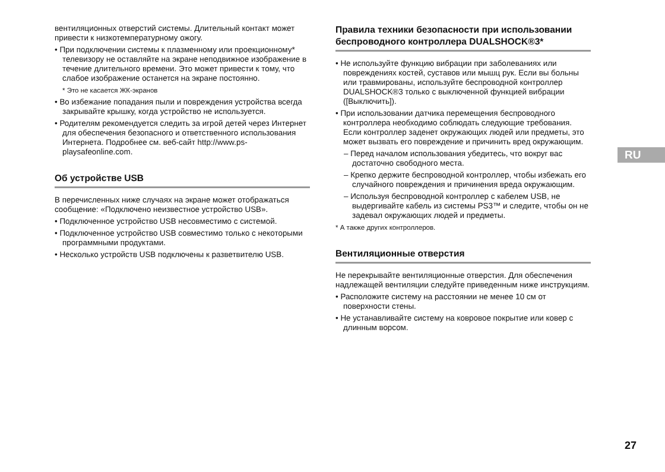вентиляционных отверстий системы. Длительный контакт может привести к низкотемпературному ожогу.
• При подключении системы к плазменному или проекционному* телевизору не оставляйте на экране неподвижное изображение в течение длительного времени. Это может привести к тому, что слабое изображение останется на экране постоянно.
* Это не касается ЖК-экранов
• Во избежание попадания пыли и повреждения устройства всегда закрывайте крышку, когда устройство не используется.
• Родителям рекомендуется следить за игрой детей через Интернет для обеспечения безопасного и ответственного использования Интернета. Подробнее см. веб-сайт http://www.ps-playsafeonline.com.
Об устройстве USB
В перечисленных ниже случаях на экране может отображаться сообщение: «Подключено неизвестное устройство USB».
• Подключенное устройство USB несовместимо с системой.
• Подключенное устройство USB совместимо только с некоторыми программными продуктами.
• Несколько устройств USB подключены к разветвителю USB.
Правила техники безопасности при использовании беспроводного контроллера DUALSHOCK®3*
• Не используйте функцию вибрации при заболеваниях или повреждениях костей, суставов или мышц рук. Если вы больны или травмированы, используйте беспроводной контроллер DUALSHOCK®3 только с выключенной функцией вибрации ([Выключить]).
• При использовании датчика перемещения беспроводного контроллера необходимо соблюдать следующие требования. Если контроллер заденет окружающих людей или предметы, это может вызвать его повреждение и причинить вред окружающим.
– Перед началом использования убедитесь, что вокруг вас достаточно свободного места.
– Крепко держите беспроводной контроллер, чтобы избежать его случайного повреждения и причинения вреда окружающим.
– Используя беспроводной контроллер с кабелем USB, не выдергивайте кабель из системы PS3™ и следите, чтобы он не задевал окружающих людей и предметы.
* А также других контроллеров.
Вентиляционные отверстия
Не перекрывайте вентиляционные отверстия. Для обеспечения надлежащей вентиляции следуйте приведенным ниже инструкциям.
• Расположите систему на расстоянии не менее 10 см от поверхности стены.
• Не устанавливайте систему на ковровое покрытие или ковер с длинным ворсом.
RU
27